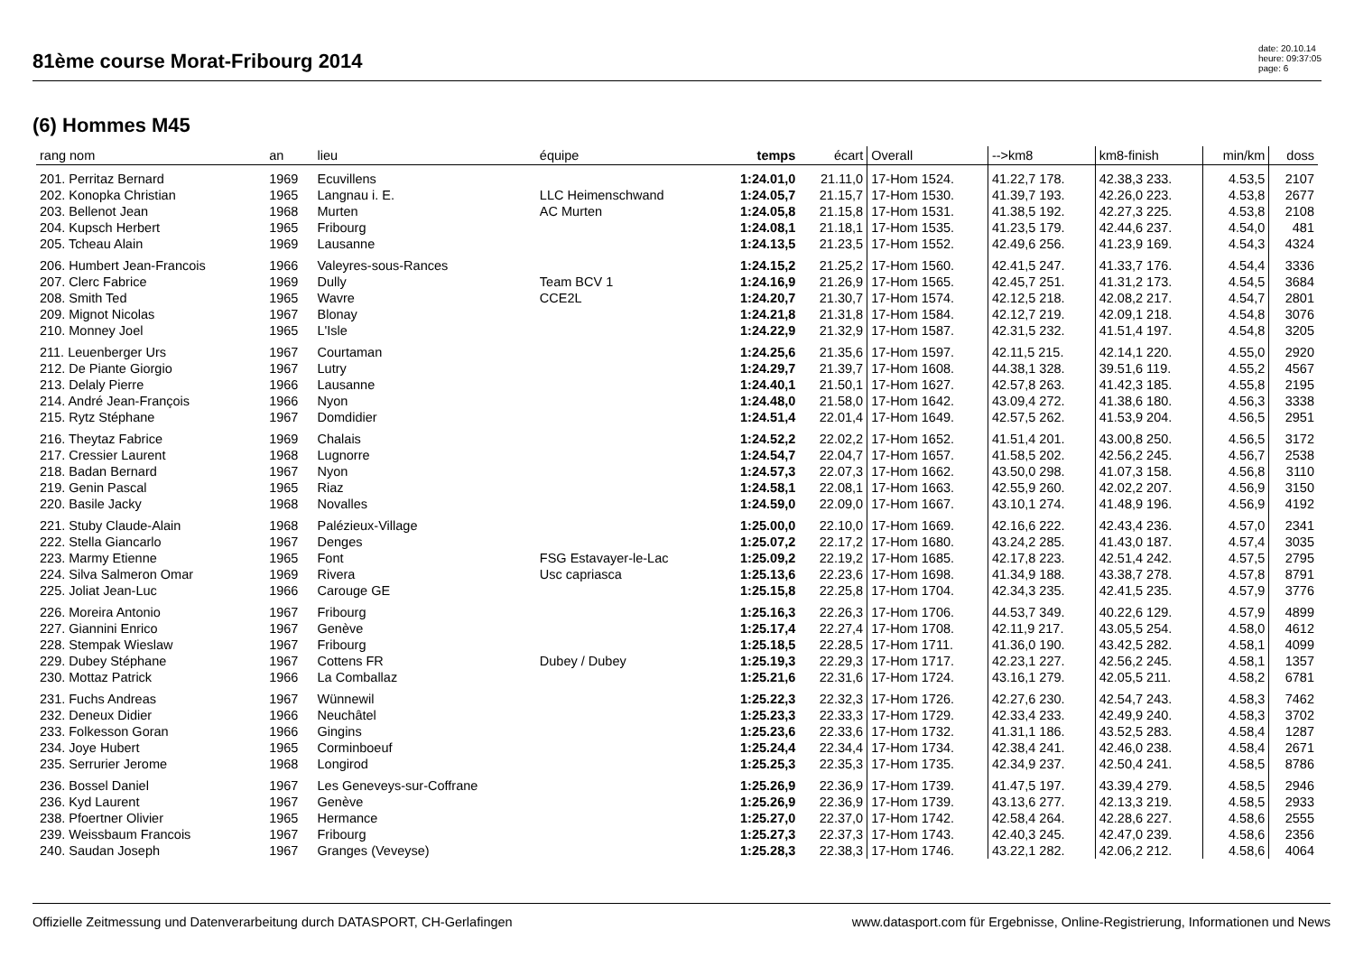81ème course Morat-Fribourg 2014
date: 20.10.14
heure: 09:37:05
page: 6
(6) Hommes M45
| rang nom | an | lieu | équipe | temps | écart | Overall | -->km8 | km8-finish | min/km | doss |
| --- | --- | --- | --- | --- | --- | --- | --- | --- | --- | --- |
| 201. Perritaz Bernard | 1969 | Ecuvillens | | 1:24.01,0 | 21.11,0 | 17-Hom 1524. | 41.22,7 178. | 42.38,3 233. | 4.53,5 | 2107 |
| 202. Konopka Christian | 1965 | Langnau i. E. | LLC Heimenschwand | 1:24.05,7 | 21.15,7 | 17-Hom 1530. | 41.39,7 193. | 42.26,0 223. | 4.53,8 | 2677 |
| 203. Bellenot Jean | 1968 | Murten | AC Murten | 1:24.05,8 | 21.15,8 | 17-Hom 1531. | 41.38,5 192. | 42.27,3 225. | 4.53,8 | 2108 |
| 204. Kupsch Herbert | 1965 | Fribourg | | 1:24.08,1 | 21.18,1 | 17-Hom 1535. | 41.23,5 179. | 42.44,6 237. | 4.54,0 | 481 |
| 205. Tcheau Alain | 1969 | Lausanne | | 1:24.13,5 | 21.23,5 | 17-Hom 1552. | 42.49,6 256. | 41.23,9 169. | 4.54,3 | 4324 |
| 206. Humbert Jean-Francois | 1966 | Valeyres-sous-Rances | | 1:24.15,2 | 21.25,2 | 17-Hom 1560. | 42.41,5 247. | 41.33,7 176. | 4.54,4 | 3336 |
| 207. Clerc Fabrice | 1969 | Dully | Team BCV 1 | 1:24.16,9 | 21.26,9 | 17-Hom 1565. | 42.45,7 251. | 41.31,2 173. | 4.54,5 | 3684 |
| 208. Smith Ted | 1965 | Wavre | CCE2L | 1:24.20,7 | 21.30,7 | 17-Hom 1574. | 42.12,5 218. | 42.08,2 217. | 4.54,7 | 2801 |
| 209. Mignot Nicolas | 1967 | Blonay | | 1:24.21,8 | 21.31,8 | 17-Hom 1584. | 42.12,7 219. | 42.09,1 218. | 4.54,8 | 3076 |
| 210. Monney Joel | 1965 | L'Isle | | 1:24.22,9 | 21.32,9 | 17-Hom 1587. | 42.31,5 232. | 41.51,4 197. | 4.54,8 | 3205 |
| 211. Leuenberger Urs | 1967 | Courtaman | | 1:24.25,6 | 21.35,6 | 17-Hom 1597. | 42.11,5 215. | 42.14,1 220. | 4.55,0 | 2920 |
| 212. De Piante Giorgio | 1967 | Lutry | | 1:24.29,7 | 21.39,7 | 17-Hom 1608. | 44.38,1 328. | 39.51,6 119. | 4.55,2 | 4567 |
| 213. Delaly Pierre | 1966 | Lausanne | | 1:24.40,1 | 21.50,1 | 17-Hom 1627. | 42.57,8 263. | 41.42,3 185. | 4.55,8 | 2195 |
| 214. André Jean-François | 1966 | Nyon | | 1:24.48,0 | 21.58,0 | 17-Hom 1642. | 43.09,4 272. | 41.38,6 180. | 4.56,3 | 3338 |
| 215. Rytz Stéphane | 1967 | Domdidier | | 1:24.51,4 | 22.01,4 | 17-Hom 1649. | 42.57,5 262. | 41.53,9 204. | 4.56,5 | 2951 |
| 216. Theytaz Fabrice | 1969 | Chalais | | 1:24.52,2 | 22.02,2 | 17-Hom 1652. | 41.51,4 201. | 43.00,8 250. | 4.56,5 | 3172 |
| 217. Cressier Laurent | 1968 | Lugnorre | | 1:24.54,7 | 22.04,7 | 17-Hom 1657. | 41.58,5 202. | 42.56,2 245. | 4.56,7 | 2538 |
| 218. Badan Bernard | 1967 | Nyon | | 1:24.57,3 | 22.07,3 | 17-Hom 1662. | 43.50,0 298. | 41.07,3 158. | 4.56,8 | 3110 |
| 219. Genin Pascal | 1965 | Riaz | | 1:24.58,1 | 22.08,1 | 17-Hom 1663. | 42.55,9 260. | 42.02,2 207. | 4.56,9 | 3150 |
| 220. Basile Jacky | 1968 | Novalles | | 1:24.59,0 | 22.09,0 | 17-Hom 1667. | 43.10,1 274. | 41.48,9 196. | 4.56,9 | 4192 |
| 221. Stuby Claude-Alain | 1968 | Palézieux-Village | | 1:25.00,0 | 22.10,0 | 17-Hom 1669. | 42.16,6 222. | 42.43,4 236. | 4.57,0 | 2341 |
| 222. Stella Giancarlo | 1967 | Denges | | 1:25.07,2 | 22.17,2 | 17-Hom 1680. | 43.24,2 285. | 41.43,0 187. | 4.57,4 | 3035 |
| 223. Marmy Etienne | 1965 | Font | FSG Estavayer-le-Lac | 1:25.09,2 | 22.19,2 | 17-Hom 1685. | 42.17,8 223. | 42.51,4 242. | 4.57,5 | 2795 |
| 224. Silva Salmeron Omar | 1969 | Rivera | Usc capriasca | 1:25.13,6 | 22.23,6 | 17-Hom 1698. | 41.34,9 188. | 43.38,7 278. | 4.57,8 | 8791 |
| 225. Joliat Jean-Luc | 1966 | Carouge GE | | 1:25.15,8 | 22.25,8 | 17-Hom 1704. | 42.34,3 235. | 42.41,5 235. | 4.57,9 | 3776 |
| 226. Moreira Antonio | 1967 | Fribourg | | 1:25.16,3 | 22.26,3 | 17-Hom 1706. | 44.53,7 349. | 40.22,6 129. | 4.57,9 | 4899 |
| 227. Giannini Enrico | 1967 | Genève | | 1:25.17,4 | 22.27,4 | 17-Hom 1708. | 42.11,9 217. | 43.05,5 254. | 4.58,0 | 4612 |
| 228. Stempak Wieslaw | 1967 | Fribourg | | 1:25.18,5 | 22.28,5 | 17-Hom 1711. | 41.36,0 190. | 43.42,5 282. | 4.58,1 | 4099 |
| 229. Dubey Stéphane | 1967 | Cottens FR | Dubey / Dubey | 1:25.19,3 | 22.29,3 | 17-Hom 1717. | 42.23,1 227. | 42.56,2 245. | 4.58,1 | 1357 |
| 230. Mottaz Patrick | 1966 | La Comballaz | | 1:25.21,6 | 22.31,6 | 17-Hom 1724. | 43.16,1 279. | 42.05,5 211. | 4.58,2 | 6781 |
| 231. Fuchs Andreas | 1967 | Wünnewil | | 1:25.22,3 | 22.32,3 | 17-Hom 1726. | 42.27,6 230. | 42.54,7 243. | 4.58,3 | 7462 |
| 232. Deneux Didier | 1966 | Neuchâtel | | 1:25.23,3 | 22.33,3 | 17-Hom 1729. | 42.33,4 233. | 42.49,9 240. | 4.58,3 | 3702 |
| 233. Folkesson Goran | 1966 | Gingins | | 1:25.23,6 | 22.33,6 | 17-Hom 1732. | 41.31,1 186. | 43.52,5 283. | 4.58,4 | 1287 |
| 234. Joye Hubert | 1965 | Corminboeuf | | 1:25.24,4 | 22.34,4 | 17-Hom 1734. | 42.38,4 241. | 42.46,0 238. | 4.58,4 | 2671 |
| 235. Serrurier Jerome | 1968 | Longirod | | 1:25.25,3 | 22.35,3 | 17-Hom 1735. | 42.34,9 237. | 42.50,4 241. | 4.58,5 | 8786 |
| 236. Bossel Daniel | 1967 | Les Geneveys-sur-Coffrane | | 1:25.26,9 | 22.36,9 | 17-Hom 1739. | 41.47,5 197. | 43.39,4 279. | 4.58,5 | 2946 |
| 236. Kyd Laurent | 1967 | Genève | | 1:25.26,9 | 22.36,9 | 17-Hom 1739. | 43.13,6 277. | 42.13,3 219. | 4.58,5 | 2933 |
| 238. Pfoertner Olivier | 1965 | Hermance | | 1:25.27,0 | 22.37,0 | 17-Hom 1742. | 42.58,4 264. | 42.28,6 227. | 4.58,6 | 2555 |
| 239. Weissbaum Francois | 1967 | Fribourg | | 1:25.27,3 | 22.37,3 | 17-Hom 1743. | 42.40,3 245. | 42.47,0 239. | 4.58,6 | 2356 |
| 240. Saudan Joseph | 1967 | Granges (Veveyse) | | 1:25.28,3 | 22.38,3 | 17-Hom 1746. | 43.22,1 282. | 42.06,2 212. | 4.58,6 | 4064 |
Offizielle Zeitmessung und Datenverarbeitung durch DATASPORT, CH-Gerlafingen www.datasport.com für Ergebnisse, Online-Registrierung, Informationen und News